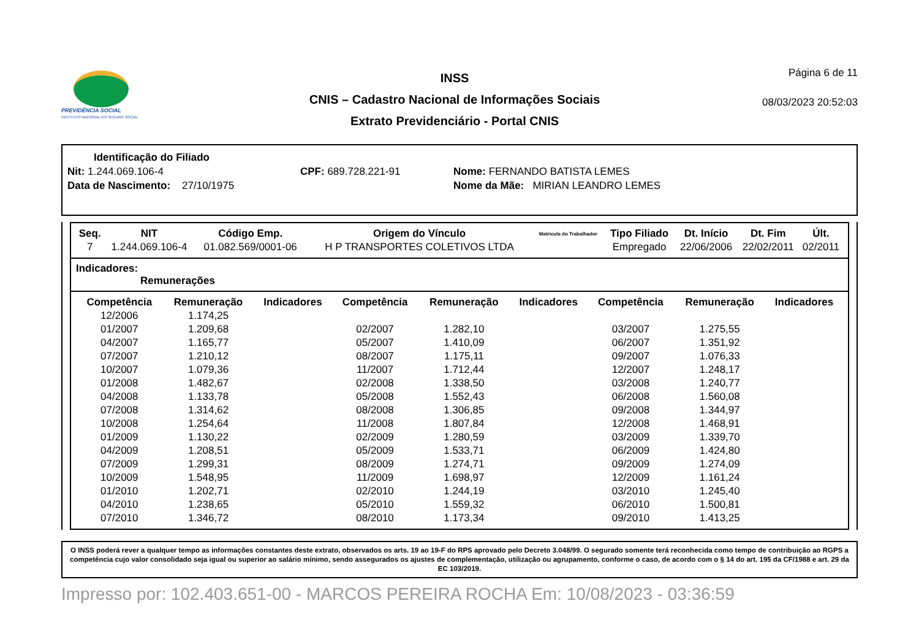PREVIDÊNCIA SOCIAL
INSTITUTO NACIONAL DO SEGURO SOCIAL
INSS
CNIS – Cadastro Nacional de Informações Sociais
Extrato Previdenciário - Portal CNIS
Página 6 de 11
08/03/2023 20:52:03
Identificação do Filiado
Nit: 1.244.069.106-4 CPF: 689.728.221-91 Nome: FERNANDO BATISTA LEMES
Data de Nascimento: 27/10/1975 Nome da Mãe: MIRIAN LEANDRO LEMES
| Seq. | NIT | Código Emp. | Origem do Vínculo | Matrícula do Trabalhador | Tipo Filiado | Dt. Início | Dt. Fim | Últ. |
| --- | --- | --- | --- | --- | --- | --- | --- | --- |
| 7 | 1.244.069.106-4 | 01.082.569/0001-06 | H P TRANSPORTES COLETIVOS LTDA | | Empregado | 22/06/2006 | 22/02/2011 | 02/2011 |
Indicadores:
Remunerações
| Competência | Remuneração | Indicadores | Competência | Remuneração | Indicadores | Competência | Remuneração | Indicadores |
| --- | --- | --- | --- | --- | --- | --- | --- | --- |
| 12/2006 | 1.174,25 | | | | | | | |
| 01/2007 | 1.209,68 | | 02/2007 | 1.282,10 | | 03/2007 | 1.275,55 | |
| 04/2007 | 1.165,77 | | 05/2007 | 1.410,09 | | 06/2007 | 1.351,92 | |
| 07/2007 | 1.210,12 | | 08/2007 | 1.175,11 | | 09/2007 | 1.076,33 | |
| 10/2007 | 1.079,36 | | 11/2007 | 1.712,44 | | 12/2007 | 1.248,17 | |
| 01/2008 | 1.482,67 | | 02/2008 | 1.338,50 | | 03/2008 | 1.240,77 | |
| 04/2008 | 1.133,78 | | 05/2008 | 1.552,43 | | 06/2008 | 1.560,08 | |
| 07/2008 | 1.314,62 | | 08/2008 | 1.306,85 | | 09/2008 | 1.344,97 | |
| 10/2008 | 1.254,64 | | 11/2008 | 1.807,84 | | 12/2008 | 1.468,91 | |
| 01/2009 | 1.130,22 | | 02/2009 | 1.280,59 | | 03/2009 | 1.339,70 | |
| 04/2009 | 1.208,51 | | 05/2009 | 1.533,71 | | 06/2009 | 1.424,80 | |
| 07/2009 | 1.299,31 | | 08/2009 | 1.274,71 | | 09/2009 | 1.274,09 | |
| 10/2009 | 1.548,95 | | 11/2009 | 1.698,97 | | 12/2009 | 1.161,24 | |
| 01/2010 | 1.202,71 | | 02/2010 | 1.244,19 | | 03/2010 | 1.245,40 | |
| 04/2010 | 1.238,65 | | 05/2010 | 1.559,32 | | 06/2010 | 1.500,81 | |
| 07/2010 | 1.346,72 | | 08/2010 | 1.173,34 | | 09/2010 | 1.413,25 | |
O INSS poderá rever a qualquer tempo as informações constantes deste extrato, observados os arts. 19 ao 19-F do RPS aprovado pelo Decreto 3.048/99. O segurado somente terá reconhecida como tempo de contribuição ao RGPS a competência cujo valor consolidado seja igual ou superior ao salário mínimo, sendo assegurados os ajustes de complementação, utilização ou agrupamento, conforme o caso, de acordo com o § 14 do art. 195 da CF/1988 e art. 29 da EC 103/2019.
Impresso por: 102.403.651-00 - MARCOS PEREIRA ROCHA Em: 10/08/2023 - 03:36:59